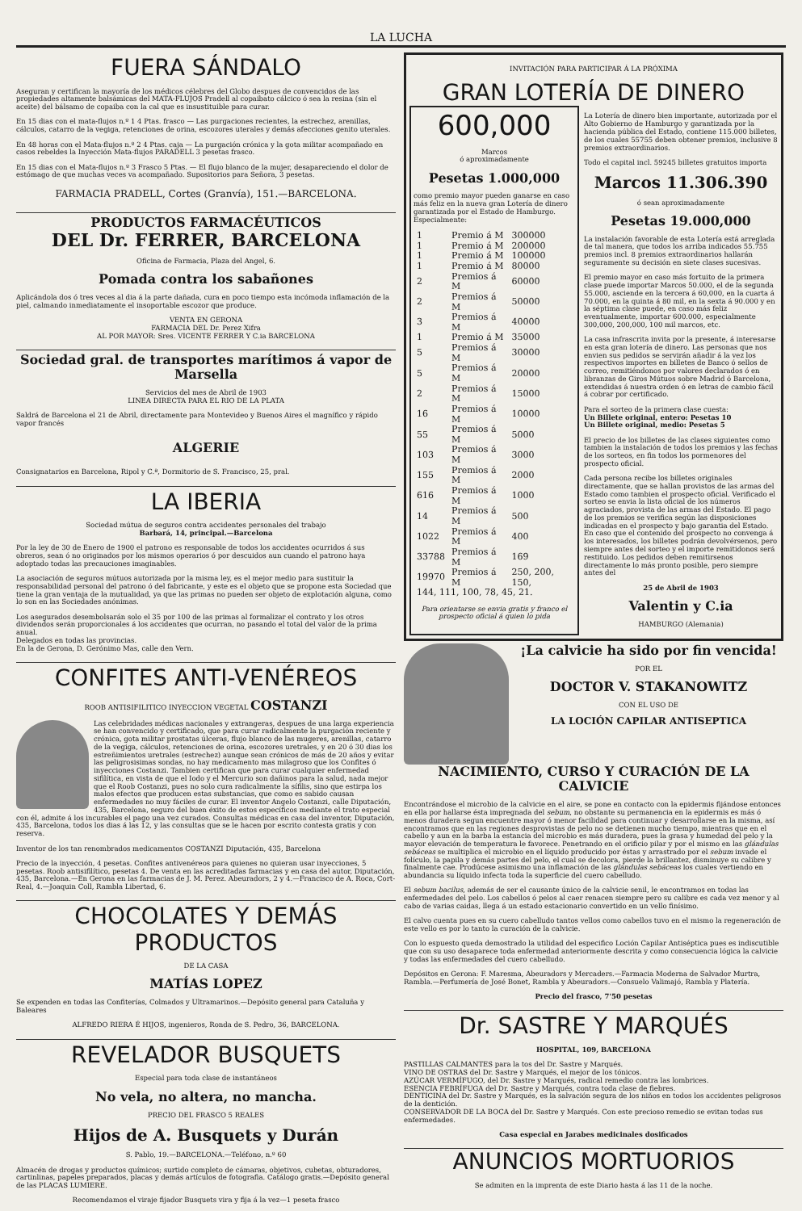LA LUCHA
FUERA SÁNDALO
Aseguran y certifican la mayoría de los médicos célebres del Globo despues de convencidos de las propiedades altamente balsámicas del MATA-FLUJOS Pradell al copaibato cálcico ó sea la resina (sin el aceite) del bálsamo de copaiba con la cal que es insustituible para curar.
En 15 dias con el mata-flujos n.º 1 4 Ptas. frasco — Las purgaciones recientes, la estrechez, arenillas, cálculos, catarro de la vegiga, retenciones de orina, escozores uterales y demás afecciones genito uterales.
En 48 horas con el Mata-flujos n.º 2 4 Ptas. caja — La purgación crónica y la gota militar acompañado en casos rebeldes la Inyección Mata-flujos PARADELL 3 pesetas frasco.
En 15 dias con el Mata-flujos n.º 3 Frasco 5 Ptas. — El flujo blanco de la mujer, desapareciendo el dolor de estómago de que muchas veces va acompañado. Supositorios para Señora, 3 pesetas.
FARMACIA PRADELL, Cortes (Granvía), 151.—BARCELONA.
PRODUCTOS FARMACÉUTICOS
DEL Dr. FERRER, BARCELONA
Oficina de Farmacia, Plaza del Angel, 6.
Pomada contra los sabañones
Aplicándola dos ó tres veces al dia á la parte dañada, cura en poco tiempo esta incómoda inflamación de la piel, calmando inmediatamente el insoportable escozor que produce.
VENTA EN GERONA
FARMACIA DEL Dr. Perez Xifra
AL POR MAYOR: Sres. VICENTE FERRER Y C.ia BARCELONA
Sociedad gral. de transportes marítimos á vapor de Marsella
Servicios del mes de Abril de 1903
LINEA DIRECTA PARA EL RIO DE LA PLATA
Saldrá de Barcelona el 21 de Abril, directamente para Montevideo y Buenos Aires el magnífico y rápido vapor francés
ALGERIE
Consignatarios en Barcelona, Ripol y C.ª, Dormitorio de S. Francisco, 25, pral.
LA IBERIA
Sociedad mútua de seguros contra accidentes personales del trabajo
Barbará, 14, principal.—Barcelona
Por la ley de 30 de Enero de 1900 el patrono es responsable de todos los accidentes ocurridos á sus obreros, sean ó no originados por los mismos operarios ó por descuidos aun cuando el patrono haya adoptado todas las precauciones imaginables.
La asociación de seguros mútuos autorizada por la misma ley, es el mejor medio para sustituir la responsabilidad personal del patrono ó del fabricante, y este es el objeto que se propone esta Sociedad que tiene la gran ventaja de la mutualidad, ya que las primas no pueden ser objeto de explotación alguna, como lo son en las Sociedades anónimas.
Los asegurados desembolsarán solo el 35 por 100 de las primas al formalizar el contrato y los otros dividendos serán proporcionales á los accidentes que ocurran, no pasando el total del valor de la prima anual.
Delegados en todas las provincias.
En la de Gerona, D. Gerónimo Mas, calle den Vern.
CONFITES ANTI-VENÉREOS
ROOB ANTISIFILITICO INYECCION VEGETAL COSTANZI
Las celebridades médicas nacionales y extrangeras, despues de una larga experiencia se han convencido y certificado, que para curar radicalmente la purgación reciente y crónica, gota militar prostatas úlceras, flujo blanco de las mugeres, arenillas, catarro de la vegiga, cálculos, retenciones de orina, escozores uretrales, y en 20 ó 30 dias los estreñimientos uretrales (estrechez) aunque sean crónicos de más de 20 años y evitar las peligrosisimas sondas, no hay medicamento mas milagroso que los Confites ó inyecciones Costanzi. Tambien certifican que para curar cualquier enfermedad sifilítica, en vista de que el Iodo y el Mercurio son dañinos para la salud, nada mejor que el Roob Costanzi, pues no solo cura radicalmente la sífilis, sino que estirpa los malos efectos que producen estas substancias, que como es sabido causan enfermedades no muy fáciles de curar. El inventor Angelo Costanzi, calle Diputación, 435, Barcelona, seguro del buen éxito de estos específicos mediante el trato especial con él, admite á los incurables el pago una vez curados. Consultas médicas en casa del inventor, Diputación, 435, Barcelona, todos los dias á las 12, y las consultas que se le hacen por escrito contesta gratis y con reserva.
Inventor de los tan renombrados medicamentos COSTANZI Diputación, 435, Barcelona
Precio de la inyección, 4 pesetas. Confites antivenéreos para quienes no quieran usar inyecciones, 5 pesetas. Roob antisifilítico, pesetas 4. De venta en las acreditadas farmacias y en casa del autor, Diputación, 435, Barcelona.—En Gerona en las farmacias de J. M. Perez. Abeuradors, 2 y 4.—Francisco de A. Roca, Cort-Real, 4.—Joaquin Coll, Rambla Libertad, 6.
CHOCOLATES Y DEMÁS PRODUCTOS
DE LA CASA
MATÍAS LOPEZ
Se expenden en todas las Confiterías, Colmados y Ultramarinos.—Depósito general para Cataluña y Baleares
ALFREDO RIERA É HIJOS, ingenieros, Ronda de S. Pedro, 36, BARCELONA.
REVELADOR BUSQUETS
Especial para toda clase de instantáneos
No vela, no altera, no mancha.
PRECIO DEL FRASCO 5 REALES
Hijos de A. Busquets y Durán
S. Pablo, 19.—BARCELONA.—Teléfono, n.º 60
Almacén de drogas y productos químicos; surtido completo de cámaras, objetivos, cubetas, obturadores, cartinlinas, papeles preparados, placas y demás artículos de fotografia. Catálogo gratis.—Depósito general de las PLACAS LUMIERE.
Recomendamos el viraje fijador Busquets vira y fija á la vez—1 peseta frasco
INVITACIÓN PARA PARTICIPAR Á LA PRÓXIMA
GRAN LOTERÍA DE DINERO
600,000
Marcos
ó aproximadamente
Pesetas 1.000,000
como premio mayor pueden ganarse en caso más feliz en la nueva gran Lotería de dinero garantizada por el Estado de Hamburgo. Especialmente:
| 1 | Premio á M | 300000 |
| 1 | Premio á M | 200000 |
| 1 | Premio á M | 100000 |
| 1 | Premio á M | 80000 |
| 2 | Premios á M | 60000 |
| 2 | Premios á M | 50000 |
| 3 | Premios á M | 40000 |
| 1 | Premio á M | 35000 |
| 5 | Premios á M | 30000 |
| 5 | Premios á M | 20000 |
| 2 | Premios á M | 15000 |
| 16 | Premios á M | 10000 |
| 55 | Premios á M | 5000 |
| 103 | Premios á M | 3000 |
| 155 | Premios á M | 2000 |
| 616 | Premios á M | 1000 |
| 14 | Premios á M | 500 |
| 1022 | Premios á M | 400 |
| 33788 | Premios á M | 169 |
| 19970 | Premios á M | 250, 200, 150, |
| 144, 111, 100, 78, 45, 21. | | |
Para orientarse se envia gratis y franco el prospecto oficial á quien lo pida
La Lotería de dinero bien importante, autorizada por el Alto Gobierno de Hamburgo y garantizada por la hacienda pública del Estado, contiene 115.000 billetes, de los cuales 55755 deben obtener premios, inclusive 8 premios extraordinarios.
Todo el capital incl. 59245 billetes gratuitos importa
Marcos 11.306.390
ó sean aproximadamente
Pesetas 19.000,000
La instalación favorable de esta Lotería está arreglada de tal manera, que todos los arriba indicados 55.755 premios incl. 8 premios extraordinarios hallarán seguramente su decisión en siete clases sucesivas.
El premio mayor en caso más fortuito de la primera clase puede importar Marcos 50.000, el de la segunda 55.000, asciende en la tercera á 60,000, en la cuarta á 70.000, en la quinta á 80 mil, en la sexta á 90.000 y en la séptima clase puede, en caso más feliz eventualmente, importar 600.000, especialmente 300,000, 200,000, 100 mil marcos, etc.
La casa infrascrita invita por la presente, á interesarse en esta gran lotería de dinero. Las personas que nos envien sus pedidos se servirán añadir á la vez los respectivos importes en billetes de Banco ó sellos de correo, remitiéndonos por valores declarados ó en libranzas de Giros Mútuos sobre Madrid ó Barcelona, extendidas á nuestra orden ó en letras de cambio fácil á cobrar por certificado.
Para el sorteo de la primera clase cuesta:
Un Billete original, entero: Pesetas 10
Un Billete original, medio: Pesetas 5
El precio de los billetes de las clases siguientes como tambien la instalación de todos los premios y las fechas de los sorteos, en fin todos los pormenores del prospecto oficial.
Cada persona recibe los billetes originales directamente, que se hallan provistos de las armas del Estado como tambien el prospecto oficial. Verificado el sorteo se envia la lista oficial de los números agraciados, provista de las armas del Estado. El pago de los premios se verifica según las disposiciones indicadas en el prospecto y bajo garantia del Estado. En caso que el contenido del prospecto no convenga á los interesados, los billetes podrán devolvérsenos, pero siempre antes del sorteo y el importe remitidonos será restituido. Los pedidos deben remitirsenos directamente lo más pronto posible, pero siempre antes del
25 de Abril de 1903
Valentin y C.ia
HAMBURGO (Alemania)
¡La calvicie ha sido por fin vencida!
POR EL
DOCTOR V. STAKANOWITZ
CON EL USO DE
LA LOCIÓN CAPILAR ANTISEPTICA
NACIMIENTO, CURSO Y CURACIÓN DE LA CALVICIE
Encontrándose el microbio de la calvicie en el aire, se pone en contacto con la epidermis fijándose entonces en ella por hallarse ésta impregnada del sebum, no obstante su permanencia en la epidermis es más ó menos duradera segun encuentre mayor ó menor facilidad para continuar y desarrollarse en la misma, así encontramos que en las regiones desprovistas de pelo no se detienen mucho tiempo, mientras que en el cabello y aun en la barba la estancia del microbio es más duradera, pues la grasa y humedad del pelo y la mayor elevación de temperatura le favorece. Penetrando en el orificio pilar y por el mismo en las glándulas sebáceas se multiplica el microbio en el líquido producido por éstas y arrastrado por el sebum invade el folículo, la papila y demás partes del pelo, el cual se decolora, pierde la brillantez, disminuye su calibre y finalmente cae. Prodúcese asimismo una inflamación de las glándulas sebáceas los cuales vertiendo en abundancia su líquido infecta toda la superficie del cuero cabelludo.
El sebum bacilus, además de ser el causante único de la calvicie senil, le encontramos en todas las enfermedades del pelo. Los cabellos ó pelos al caer renacen siempre pero su calibre es cada vez menor y al cabo de varias caidas, llega á un estado estacionario convertido en un vello finísimo.
El calvo cuenta pues en su cuero cabelludo tantos vellos como cabellos tuvo en el mismo la regeneración de este vello es por lo tanto la curación de la calvicie.
Con lo espuesto queda demostrado la utilidad del especifico Loción Capilar Antiséptica pues es indiscutible que con su uso desaparece toda enfermedad anteriormente descrita y como consecuencia lógica la calvicie y todas las enfermedades del cuero cabelludo.
Depósitos en Gerona: F. Maresma, Abeuradors y Mercaders.—Farmacia Moderna de Salvador Murtra, Rambla.—Perfumería de José Bonet, Rambla y Abeuradors.—Consuelo Valimajó, Rambla y Platería.
Precio del frasco, 7'50 pesetas
Dr. SASTRE Y MARQUÉS
HOSPITAL, 109, BARCELONA
PASTILLAS CALMANTES para la tos del Dr. Sastre y Marqués.
VINO DE OSTRAS del Dr. Sastre y Marqués, el mejor de los tónicos.
AZÚCAR VERMÍFUGO, del Dr. Sastre y Marqués, radical remedio contra las lombrices.
ESENCIA FEBRÍFUGA del Dr. Sastre y Marqués, contra toda clase de fiebres.
DENTICINA del Dr. Sastre y Marqués, es la salvación segura de los niños en todos los accidentes peligrosos de la dentición.
CONSERVADOR DE LA BOCA del Dr. Sastre y Marqués. Con este precioso remedio se evitan todas sus enfermedades.
Casa especial en Jarabes medicinales dosificados
ANUNCIOS MORTUORIOS
Se admiten en la imprenta de este Diario hasta á las 11 de la noche.